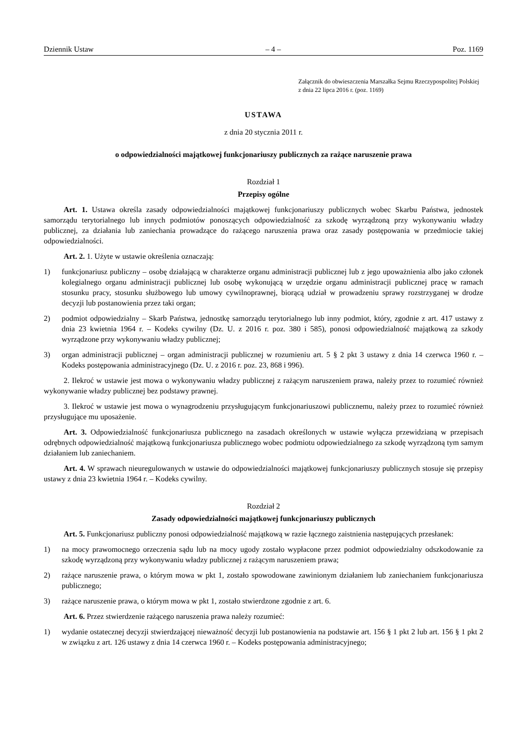Dziennik Ustaw – 4 – Poz. 1169
Załącznik do obwieszczenia Marszałka Sejmu Rzeczypospolitej Polskiej z dnia 22 lipca 2016 r. (poz. 1169)
USTAWA
z dnia 20 stycznia 2011 r.
o odpowiedzialności majątkowej funkcjonariuszy publicznych za rażące naruszenie prawa
Rozdział 1
Przepisy ogólne
Art. 1. Ustawa określa zasady odpowiedzialności majątkowej funkcjonariuszy publicznych wobec Skarbu Państwa, jednostek samorządu terytorialnego lub innych podmiotów ponoszących odpowiedzialność za szkodę wyrządzoną przy wykonywaniu władzy publicznej, za działania lub zaniechania prowadzące do rażącego naruszenia prawa oraz zasady postępowania w przedmiocie takiej odpowiedzialności.
Art. 2. 1. Użyte w ustawie określenia oznaczają:
1) funkcjonariusz publiczny – osobę działającą w charakterze organu administracji publicznej lub z jego upoważnienia albo jako członek kolegialnego organu administracji publicznej lub osobę wykonującą w urzędzie organu administracji publicznej pracę w ramach stosunku pracy, stosunku służbowego lub umowy cywilnoprawnej, biorącą udział w prowadzeniu sprawy rozstrzyganej w drodze decyzji lub postanowienia przez taki organ;
2) podmiot odpowiedzialny – Skarb Państwa, jednostkę samorządu terytorialnego lub inny podmiot, który, zgodnie z art. 417 ustawy z dnia 23 kwietnia 1964 r. – Kodeks cywilny (Dz. U. z 2016 r. poz. 380 i 585), ponosi odpowiedzialność majątkową za szkody wyrządzone przy wykonywaniu władzy publicznej;
3) organ administracji publicznej – organ administracji publicznej w rozumieniu art. 5 § 2 pkt 3 ustawy z dnia 14 czerwca 1960 r. – Kodeks postępowania administracyjnego (Dz. U. z 2016 r. poz. 23, 868 i 996).
2. Ilekroć w ustawie jest mowa o wykonywaniu władzy publicznej z rażącym naruszeniem prawa, należy przez to rozumieć również wykonywanie władzy publicznej bez podstawy prawnej.
3. Ilekroć w ustawie jest mowa o wynagrodzeniu przysługującym funkcjonariuszowi publicznemu, należy przez to rozumieć również przysługujące mu uposażenie.
Art. 3. Odpowiedzialność funkcjonariusza publicznego na zasadach określonych w ustawie wyłącza przewidzianą w przepisach odrębnych odpowiedzialność majątkową funkcjonariusza publicznego wobec podmiotu odpowiedzialnego za szkodę wyrządzoną tym samym działaniem lub zaniechaniem.
Art. 4. W sprawach nieuregulowanych w ustawie do odpowiedzialności majątkowej funkcjonariuszy publicznych stosuje się przepisy ustawy z dnia 23 kwietnia 1964 r. – Kodeks cywilny.
Rozdział 2
Zasady odpowiedzialności majątkowej funkcjonariuszy publicznych
Art. 5. Funkcjonariusz publiczny ponosi odpowiedzialność majątkową w razie łącznego zaistnienia następujących przesłanek:
1) na mocy prawomocnego orzeczenia sądu lub na mocy ugody zostało wypłacone przez podmiot odpowiedzialny odszkodowanie za szkodę wyrządzoną przy wykonywaniu władzy publicznej z rażącym naruszeniem prawa;
2) rażące naruszenie prawa, o którym mowa w pkt 1, zostało spowodowane zawinionym działaniem lub zaniechaniem funkcjonariusza publicznego;
3) rażące naruszenie prawa, o którym mowa w pkt 1, zostało stwierdzone zgodnie z art. 6.
Art. 6. Przez stwierdzenie rażącego naruszenia prawa należy rozumieć:
1) wydanie ostatecznej decyzji stwierdzającej nieważność decyzji lub postanowienia na podstawie art. 156 § 1 pkt 2 lub art. 156 § 1 pkt 2 w związku z art. 126 ustawy z dnia 14 czerwca 1960 r. – Kodeks postępowania administracyjnego;